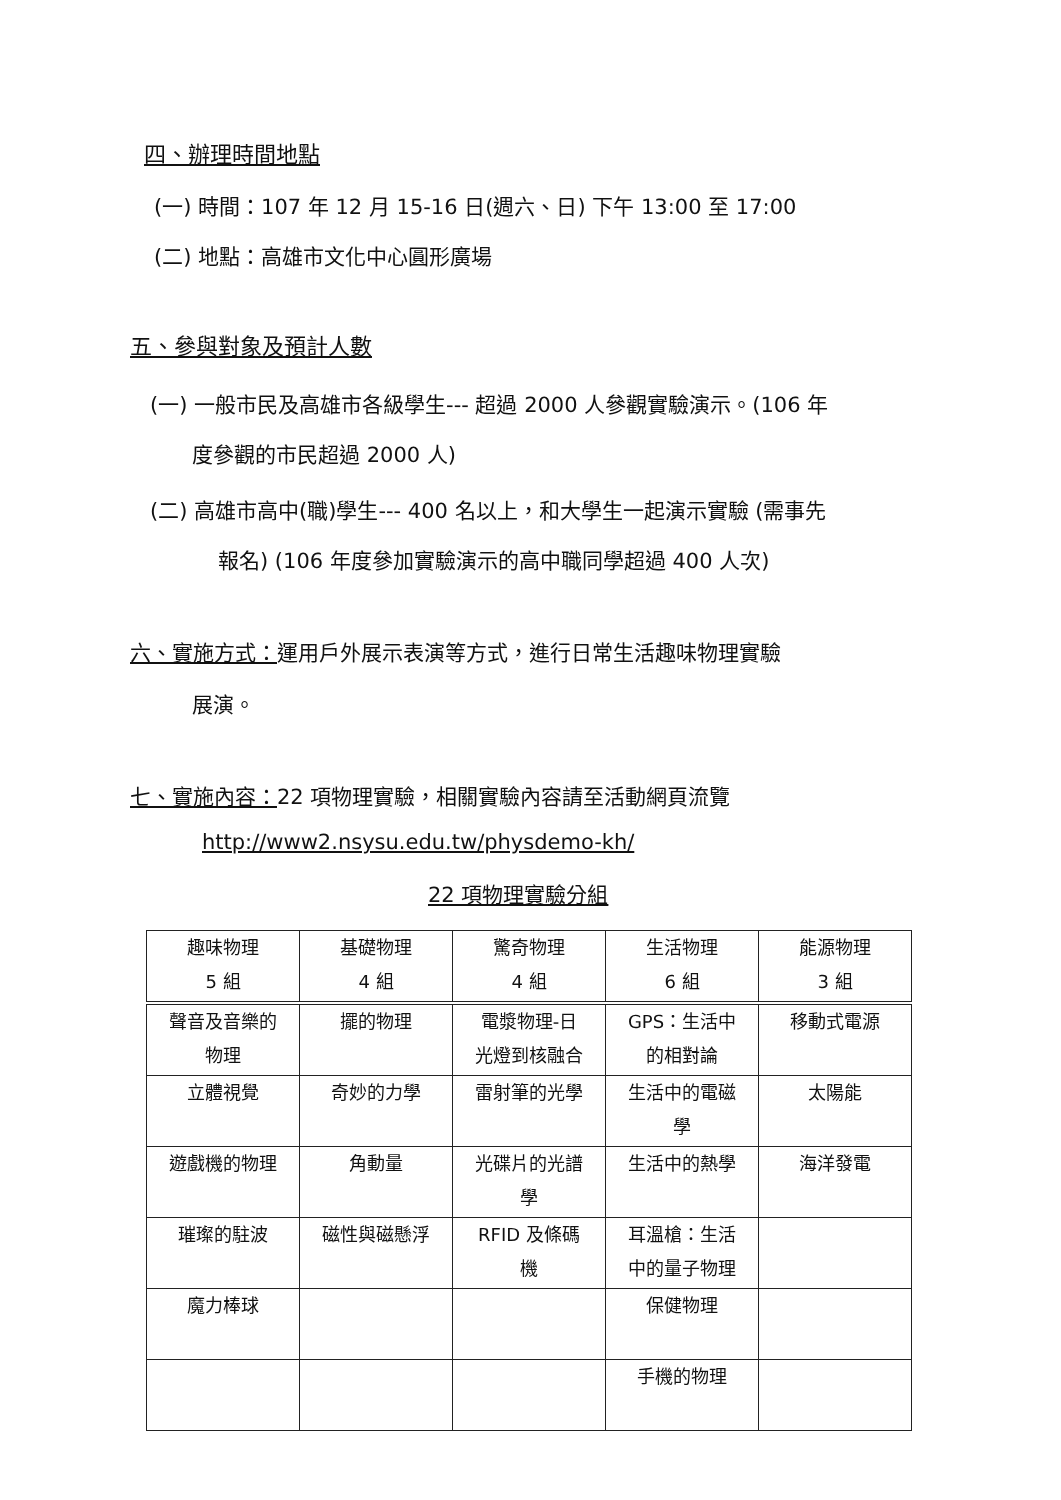四、辦理時間地點
(一) 時間：107 年 12 月 15-16 日(週六、日) 下午 13:00 至 17:00
(二) 地點：高雄市文化中心圓形廣場
五、參與對象及預計人數
(一) 一般市民及高雄市各級學生--- 超過 2000 人參觀實驗演示。(106 年
度參觀的市民超過 2000 人)
(二) 高雄市高中(職)學生--- 400 名以上，和大學生一起演示實驗 (需事先
報名) (106 年度參加實驗演示的高中職同學超過 400 人次)
六、實施方式：運用戶外展示表演等方式，進行日常生活趣味物理實驗
展演。
七、實施內容：22 項物理實驗，相關實驗內容請至活動網頁流覽
http://www2.nsysu.edu.tw/physdemo-kh/
22 項物理實驗分組
| 趣味物理 5 組 | 基礎物理 4 組 | 驚奇物理 4 組 | 生活物理 6 組 | 能源物理 3 組 |
| 聲音及音樂的 物理 | 擺的物理 | 電漿物理-日 光燈到核融合 | GPS：生活中 的相對論 | 移動式電源 |
| 立體視覺 | 奇妙的力學 | 雷射筆的光學 | 生活中的電磁 學 | 太陽能 |
| 遊戲機的物理 | 角動量 | 光碟片的光譜 學 | 生活中的熱學 | 海洋發電 |
| 璀璨的駐波 | 磁性與磁懸浮 | RFID 及條碼 機 | 耳溫槍：生活 中的量子物理 | |
| 魔力棒球 | | | 保健物理 | |
| | | | 手機的物理 | |